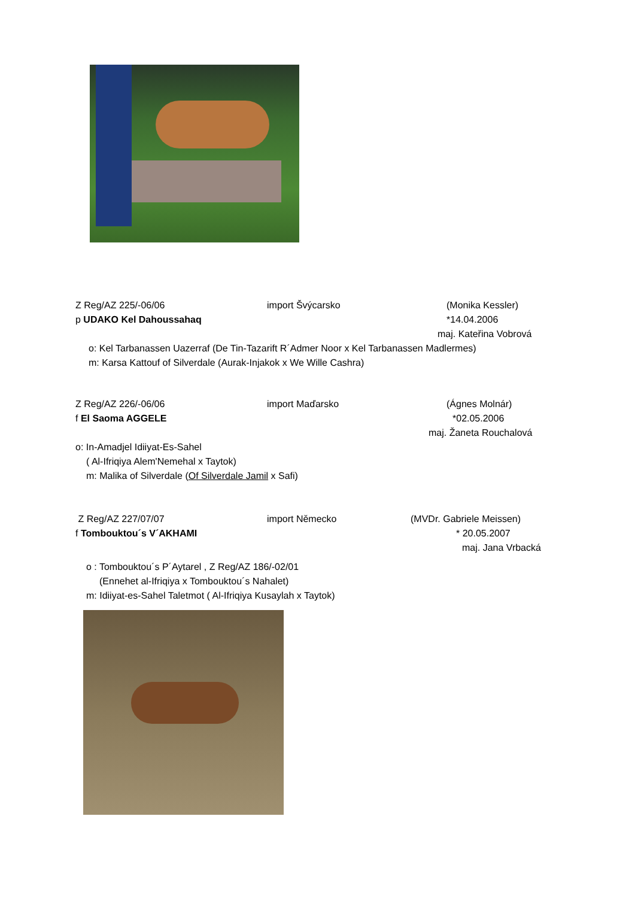Z Reg/AZ 225/-06/06 import Švýcarsko (Monika Kessler)
p UDAKO Kel Dahoussahaq *14.04.2006
maj. Kateřina Vobrová
o: Kel Tarbanassen Uazerraf (De Tin-Tazarift R´Admer Noor x Kel Tarbanassen Madlermes)
m: Karsa Kattouf of Silverdale (Aurak-Injakok x We Wille Cashra)
Z Reg/AZ 226/-06/06 import Maďarsko (Ágnes Molnár)
f El Saoma AGGELE *02.05.2006
maj. Žaneta Rouchalová
o: In-Amadjel Idiiyat-Es-Sahel
( Al-Ifriqiya Alem'Nemehal x Taytok)
m: Malika of Silverdale (Of Silverdale Jamil x Safi)
Z Reg/AZ 227/07/07 import Německo (MVDr. Gabriele Meissen)
f Tombouktou´s V´AKHAMI * 20.05.2007
maj. Jana Vrbacká
o : Tombouktou´s P´Aytarel , Z Reg/AZ 186/-02/01
(Ennehet al-Ifriqiya x Tombouktou´s Nahalet)
m: Idiiyat-es-Sahel Taletmot ( Al-Ifriqiya Kusaylah x Taytok)